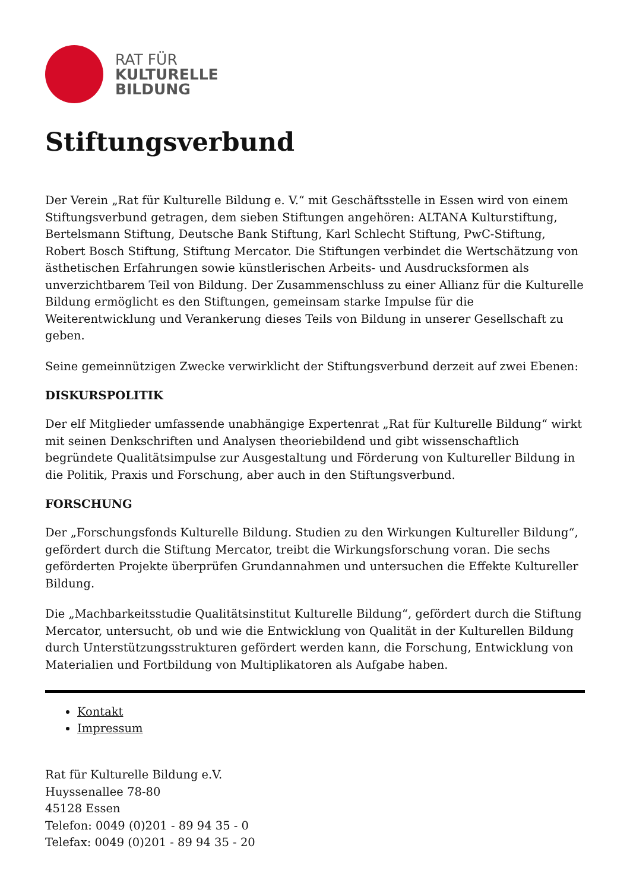RAT FÜR
KULTURELLE
BILDUNG
Stiftungsverbund
Der Verein „Rat für Kulturelle Bildung e. V.“ mit Geschäftsstelle in Essen wird von einem Stiftungsverbund getragen, dem sieben Stiftungen angehören: ALTANA Kulturstiftung, Bertelsmann Stiftung, Deutsche Bank Stiftung, Karl Schlecht Stiftung, PwC-Stiftung, Robert Bosch Stiftung, Stiftung Mercator. Die Stiftungen verbindet die Wertschätzung von ästhetischen Erfahrungen sowie künstlerischen Arbeits- und Ausdrucksformen als unverzichtbarem Teil von Bildung. Der Zusammenschluss zu einer Allianz für die Kulturelle Bildung ermöglicht es den Stiftungen, gemeinsam starke Impulse für die Weiterentwicklung und Verankerung dieses Teils von Bildung in unserer Gesellschaft zu geben.
Seine gemeinnützigen Zwecke verwirklicht der Stiftungsverbund derzeit auf zwei Ebenen:
DISKURSPOLITIK
Der elf Mitglieder umfassende unabhängige Expertenrat „Rat für Kulturelle Bildung“ wirkt mit seinen Denkschriften und Analysen theoriebildend und gibt wissenschaftlich begründete Qualitätsimpulse zur Ausgestaltung und Förderung von Kultureller Bildung in die Politik, Praxis und Forschung, aber auch in den Stiftungsverbund.
FORSCHUNG
Der „Forschungsfonds Kulturelle Bildung. Studien zu den Wirkungen Kultureller Bildung“, gefördert durch die Stiftung Mercator, treibt die Wirkungsforschung voran. Die sechs geförderten Projekte überprüfen Grundannahmen und untersuchen die Effekte Kultureller Bildung.
Die „Machbarkeitsstudie Qualitätsinstitut Kulturelle Bildung“, gefördert durch die Stiftung Mercator, untersucht, ob und wie die Entwicklung von Qualität in der Kulturellen Bildung durch Unterstützungsstrukturen gefördert werden kann, die Forschung, Entwicklung von Materialien und Fortbildung von Multiplikatoren als Aufgabe haben.
Kontakt
Impressum
Rat für Kulturelle Bildung e.V.
Huyssenallee 78-80
45128 Essen
Telefon: 0049 (0)201 - 89 94 35 - 0
Telefax: 0049 (0)201 - 89 94 35 - 20